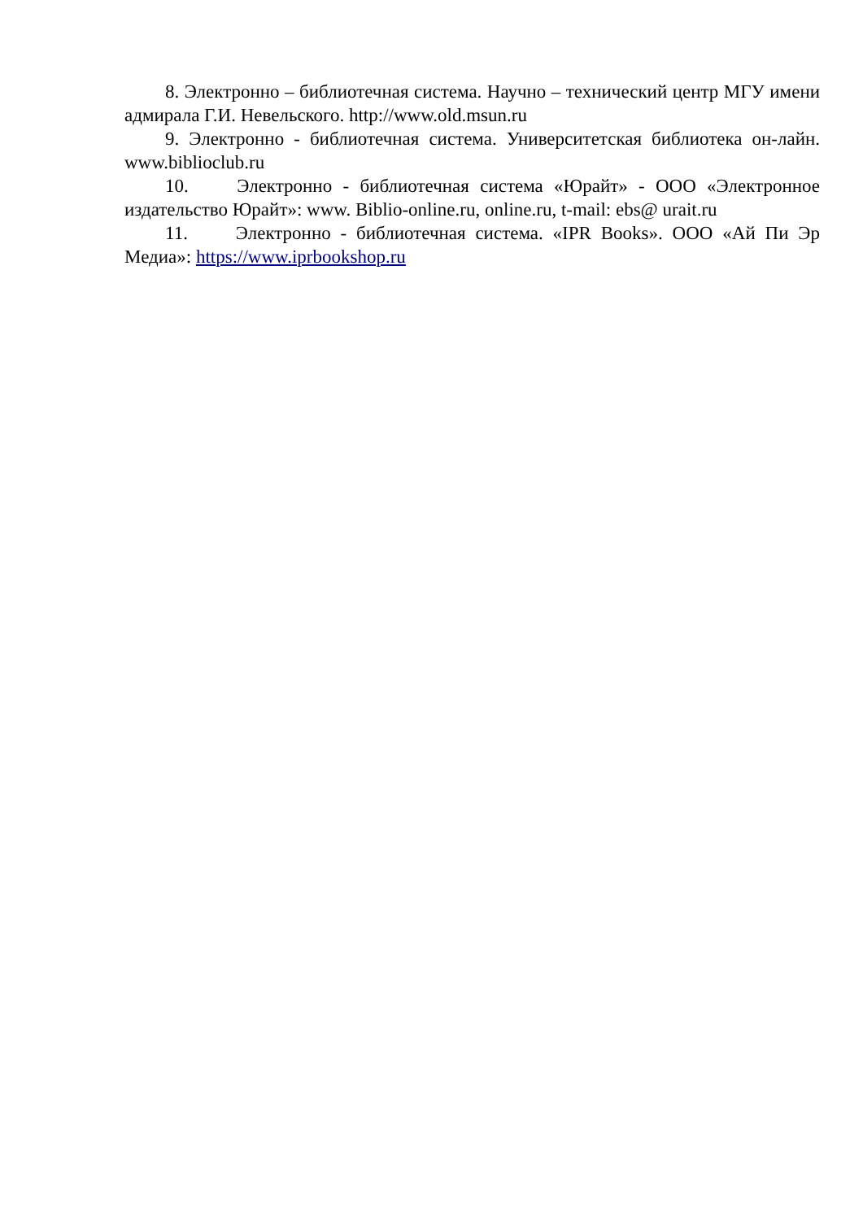8. Электронно – библиотечная система. Научно – технический центр МГУ имени адмирала Г.И. Невельского. http://www.old.msun.ru
9. Электронно - библиотечная система. Университетская библиотека он-лайн. www.biblioclub.ru
10. Электронно - библиотечная система «Юрайт» - ООО «Электронное издательство Юрайт»: www. Biblio-online.ru, online.ru, t-mail: ebs@ urait.ru
11. Электронно - библиотечная система. «IPR Books». ООО «Ай Пи Эр Медиа»: https://www.iprbookshop.ru